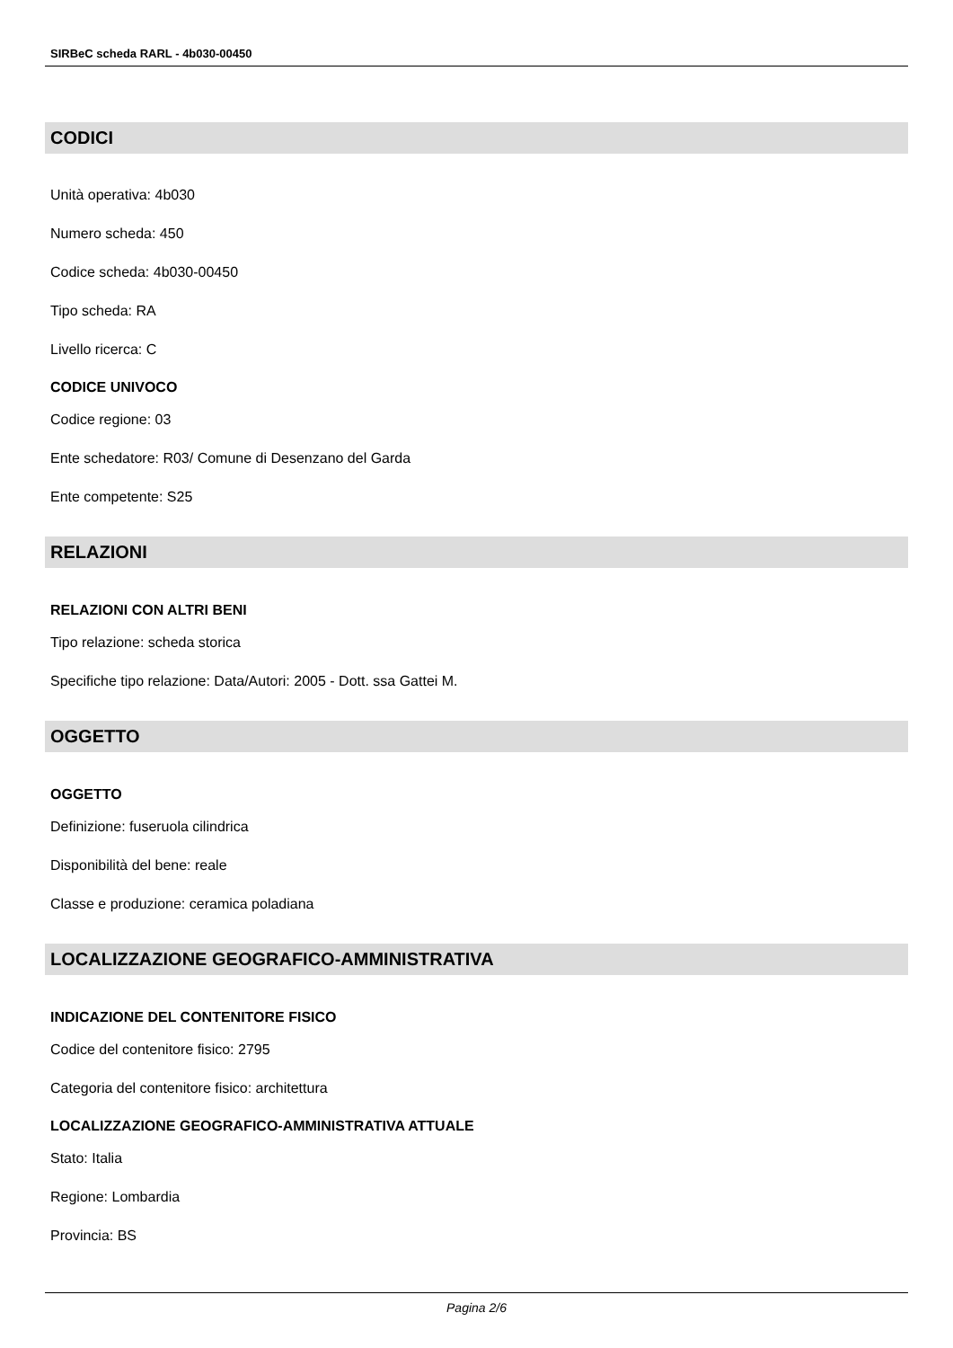SIRBeC scheda RARL - 4b030-00450
CODICI
Unità operativa: 4b030
Numero scheda: 450
Codice scheda: 4b030-00450
Tipo scheda: RA
Livello ricerca: C
CODICE UNIVOCO
Codice regione: 03
Ente schedatore: R03/ Comune di Desenzano del Garda
Ente competente: S25
RELAZIONI
RELAZIONI CON ALTRI BENI
Tipo relazione: scheda storica
Specifiche tipo relazione: Data/Autori: 2005 - Dott. ssa Gattei M.
OGGETTO
OGGETTO
Definizione: fuseruola cilindrica
Disponibilità del bene: reale
Classe e produzione: ceramica poladiana
LOCALIZZAZIONE GEOGRAFICO-AMMINISTRATIVA
INDICAZIONE DEL CONTENITORE FISICO
Codice del contenitore fisico: 2795
Categoria del contenitore fisico: architettura
LOCALIZZAZIONE GEOGRAFICO-AMMINISTRATIVA ATTUALE
Stato: Italia
Regione: Lombardia
Provincia: BS
Pagina 2/6